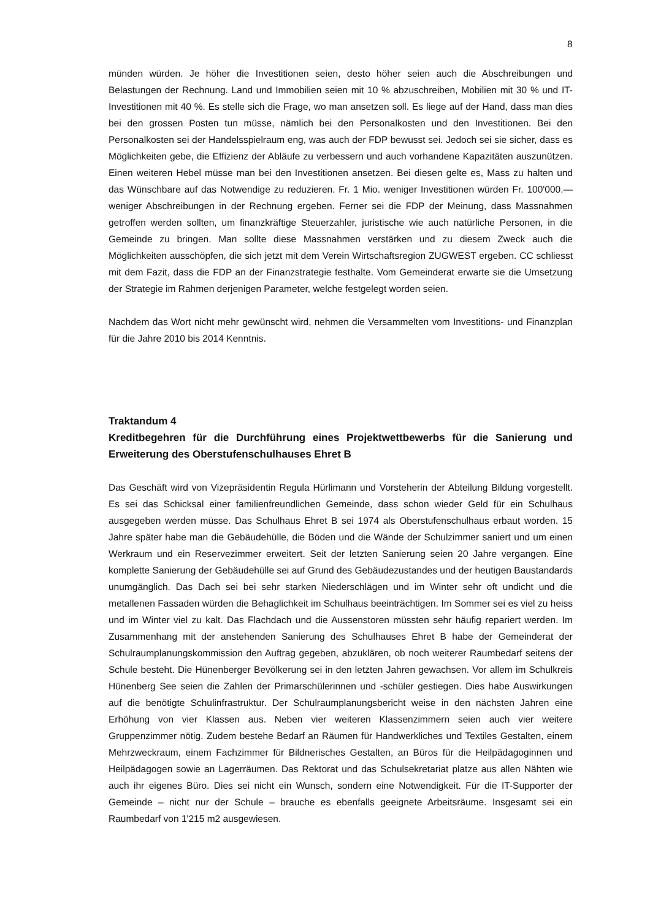8
münden würden. Je höher die Investitionen seien, desto höher seien auch die Abschreibungen und Belastungen der Rechnung. Land und Immobilien seien mit 10 % abzuschreiben, Mobilien mit 30 % und IT-Investitionen mit 40 %. Es stelle sich die Frage, wo man ansetzen soll. Es liege auf der Hand, dass man dies bei den grossen Posten tun müsse, nämlich bei den Personalkosten und den Investitionen. Bei den Personalkosten sei der Handelsspielraum eng, was auch der FDP bewusst sei. Jedoch sei sie sicher, dass es Möglichkeiten gebe, die Effizienz der Abläufe zu verbessern und auch vorhandene Kapazitäten auszunützen. Einen weiteren Hebel müsse man bei den Investitionen ansetzen. Bei diesen gelte es, Mass zu halten und das Wünschbare auf das Notwendige zu reduzieren. Fr. 1 Mio. weniger Investitionen würden Fr. 100'000.— weniger Abschreibungen in der Rechnung ergeben. Ferner sei die FDP der Meinung, dass Massnahmen getroffen werden sollten, um finanzkräftige Steuerzahler, juristische wie auch natürliche Personen, in die Gemeinde zu bringen. Man sollte diese Massnahmen verstärken und zu diesem Zweck auch die Möglichkeiten ausschöpfen, die sich jetzt mit dem Verein Wirtschaftsregion ZUGWEST ergeben. CC schliesst mit dem Fazit, dass die FDP an der Finanzstrategie festhalte. Vom Gemeinderat erwarte sie die Umsetzung der Strategie im Rahmen derjenigen Parameter, welche festgelegt worden seien.
Nachdem das Wort nicht mehr gewünscht wird, nehmen die Versammelten vom Investitions- und Finanzplan für die Jahre 2010 bis 2014 Kenntnis.
Traktandum 4
Kreditbegehren für die Durchführung eines Projektwettbewerbs für die Sanierung und Erweiterung des Oberstufenschulhauses Ehret B
Das Geschäft wird von Vizepräsidentin Regula Hürlimann und Vorsteherin der Abteilung Bildung vorgestellt. Es sei das Schicksal einer familienfreundlichen Gemeinde, dass schon wieder Geld für ein Schulhaus ausgegeben werden müsse. Das Schulhaus Ehret B sei 1974 als Oberstufenschulhaus erbaut worden. 15 Jahre später habe man die Gebäudehülle, die Böden und die Wände der Schulzimmer saniert und um einen Werkraum und ein Reservezimmer erweitert. Seit der letzten Sanierung seien 20 Jahre vergangen. Eine komplette Sanierung der Gebäudehülle sei auf Grund des Gebäudezustandes und der heutigen Baustandards unumgänglich. Das Dach sei bei sehr starken Niederschlägen und im Winter sehr oft undicht und die metallenen Fassaden würden die Behaglichkeit im Schulhaus beeinträchtigen. Im Sommer sei es viel zu heiss und im Winter viel zu kalt. Das Flachdach und die Aussenstoren müssten sehr häufig repariert werden. Im Zusammenhang mit der anstehenden Sanierung des Schulhauses Ehret B habe der Gemeinderat der Schulraumplanungskommission den Auftrag gegeben, abzuklären, ob noch weiterer Raumbedarf seitens der Schule besteht. Die Hünenberger Bevölkerung sei in den letzten Jahren gewachsen. Vor allem im Schulkreis Hünenberg See seien die Zahlen der Primarschülerinnen und -schüler gestiegen. Dies habe Auswirkungen auf die benötigte Schulinfrastruktur. Der Schulraumplanungsbericht weise in den nächsten Jahren eine Erhöhung von vier Klassen aus. Neben vier weiteren Klassenzimmern seien auch vier weitere Gruppenzimmer nötig. Zudem bestehe Bedarf an Räumen für Handwerkliches und Textiles Gestalten, einem Mehrzweckraum, einem Fachzimmer für Bildnerisches Gestalten, an Büros für die Heilpädagoginnen und Heilpädagogen sowie an Lagerräumen. Das Rektorat und das Schulsekretariat platze aus allen Nähten wie auch ihr eigenes Büro. Dies sei nicht ein Wunsch, sondern eine Notwendigkeit. Für die IT-Supporter der Gemeinde – nicht nur der Schule – brauche es ebenfalls geeignete Arbeitsräume. Insgesamt sei ein Raumbedarf von 1'215 m2 ausgewiesen.